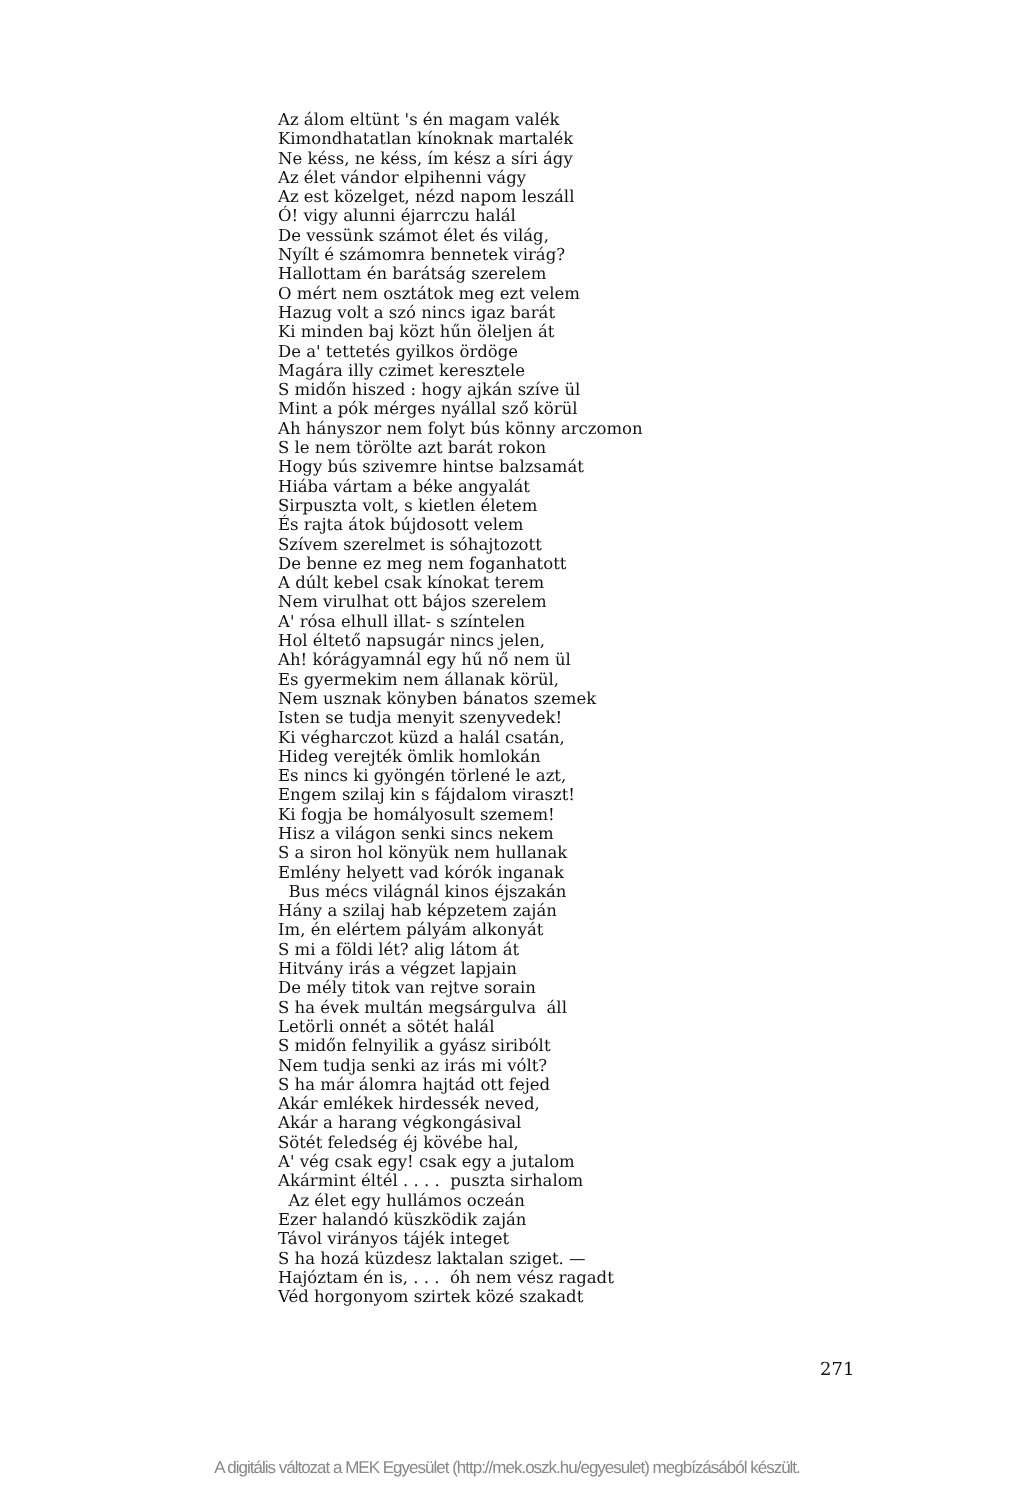Az álom eltünt 's én magam valék Kimondhatatlan kínoknak martalék Ne késs, ne késs, ím kész a síri ágy Az élet vándor elpihenni vágy Az est közelget, nézd napom leszáll Ó! vigy alunni éjarrczu halál De vessünk számot élet és világ, Nyílt é számomra bennetek virág? Hallottam én barátság szerelem O mért nem osztátok meg ezt velem Hazug volt a szó nincs igaz barát Ki minden baj közt hűn öleljen át De a' tettetés gyilkos ördöge Magára illy czimet keresztele S midőn hiszed : hogy ajkán szíve ül Mint a pók mérges nyállal sző körül Ah hányszor nem folyt bús könny arczomon S le nem törölte azt barát rokon Hogy bús szivemre hintse balzsamát Hiába vártam a béke angyalát Sirpuszta volt, s kietlen életem És rajta átok bújdosott velem Szívem szerelmet is sóhajtozott De benne ez meg nem foganhatott A dúlt kebel csak kínokat terem Nem virulhat ott bájos szerelem A' rósa elhull illat- s színtelen Hol éltető napsugár nincs jelen, Ah! kórágyamnál egy hű nő nem ül Es gyermekim nem állanak körül, Nem usznak könyben bánatos szemek Isten se tudja menyit szenyvedek! Ki végharczot küzd a halál csatán, Hideg verejték ömlik homlokán Es nincs ki gyöngén törlené le azt, Engem szilaj kin s fájdalom viraszt! Ki fogja be homályosult szemem! Hisz a világon senki sincs nekem S a siron hol könyük nem hullanak Emlény helyett vad kórók inganak Bus mécs világnál kinos éjszakán Hány a szilaj hab képzetem zaján Im, én elértem pályám alkonyát S mi a földi lét? alig látom át Hitvány irás a végzet lapjain De mély titok van rejtve sorain S ha évek multán megsárgulva áll Letörli onnét a sötét halál S midőn felnyilik a gyász siribólt Nem tudja senki az irás mi vólt? S ha már álomra hajtád ott fejed Akár emlékek hirdessék neved, Akár a harang végkongásival Sötét feledség éj kövébe hal, A' vég csak egy! csak egy a jutalom Akármint éltél . . . . puszta sirhalom Az élet egy hullámos oczeán Ezer halandó küszködik zaján Távol virányos tájék integet S ha hozá küzdesz laktalan sziget. — Hajóztam én is, . . . óh nem vész ragadt Véd horgonyom szirtek közé szakadt
271
A digitális változat a MEK Egyesület (http://mek.oszk.hu/egyesulet) megbízásából készült.